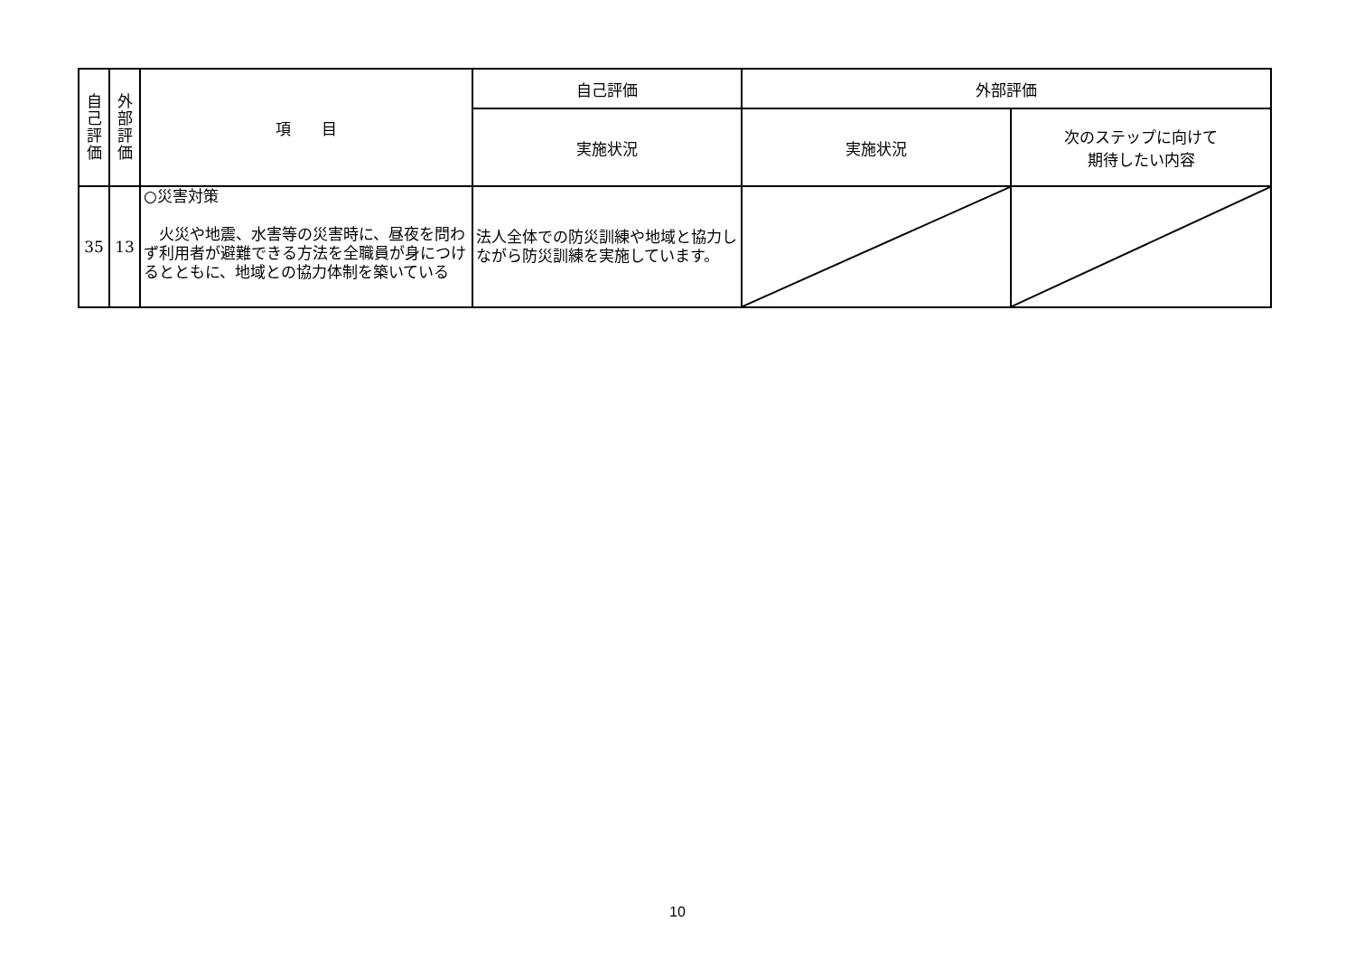| 自 己 評 価 | 外 部 評 価 | 項 目 | 自己評価 | 外部評価 | |
| --- | --- | --- | --- | --- | --- |
| | | | 実施状況 | 実施状況 | 次のステップに向けて 期待したい内容 |
| 35 | 13 | ○災害対策 火災や地震、水害等の災害時に、昼夜を問わず利用者が避難できる方法を全職員が身につけるとともに、地域との協力体制を築いている | 法人全体での防災訓練や地域と協力しながら防災訓練を実施しています。 | | |
10